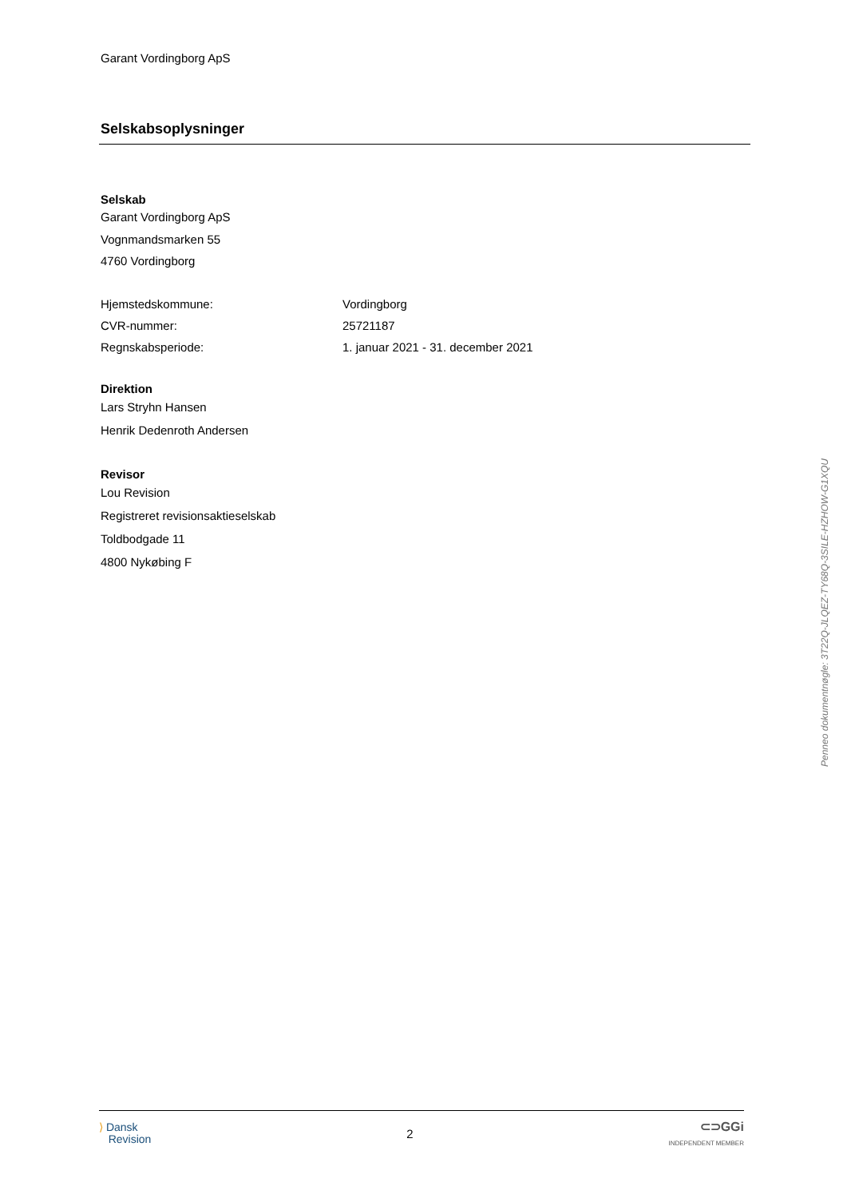Garant Vordingborg ApS
Selskabsoplysninger
Selskab
Garant Vordingborg ApS
Vognmandsmarken 55
4760 Vordingborg
| Hjemstedskommune: | Vordingborg |
| CVR-nummer: | 25721187 |
| Regnskabsperiode: | 1. januar 2021 - 31. december 2021 |
Direktion
Lars Stryhn Hansen
Henrik Dedenroth Andersen
Revisor
Lou Revision
Registreret revisionsaktieselskab
Toldbodgade 11
4800 Nykøbing F
Penneo dokumentnøgle: 3T22Q-JLQEZ-TY68Q-3SILE-HZHOW-G1XQU
⟩ Dansk
Revision
2
⊂⊃GGi
INDEPENDENT MEMBER